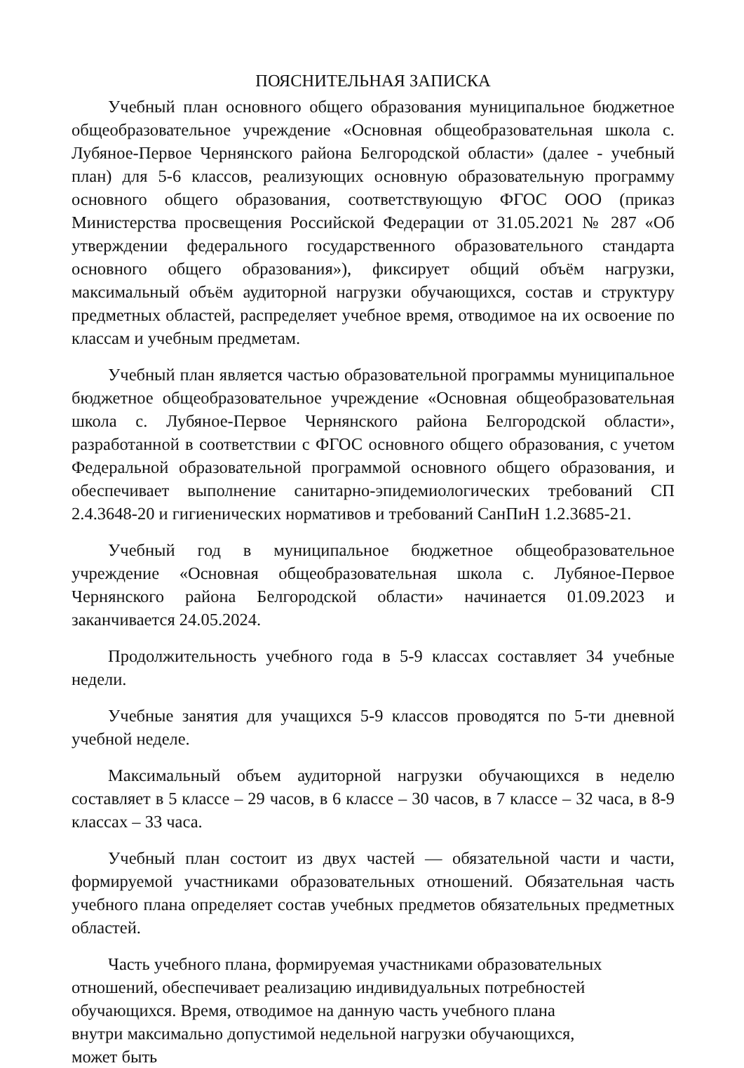ПОЯСНИТЕЛЬНАЯ ЗАПИСКА
Учебный план основного общего образования муниципальное бюджетное общеобразовательное учреждение «Основная общеобразовательная школа с. Лубяное-Первое Чернянского района Белгородской области» (далее - учебный план) для 5-6 классов, реализующих основную образовательную программу основного общего образования, соответствующую ФГОС ООО (приказ Министерства просвещения Российской Федерации от 31.05.2021 № 287 «Об утверждении федерального государственного образовательного стандарта основного общего образования»), фиксирует общий объём нагрузки, максимальный объём аудиторной нагрузки обучающихся, состав и структуру предметных областей, распределяет учебное время, отводимое на их освоение по классам и учебным предметам.
Учебный план является частью образовательной программы муниципальное бюджетное общеобразовательное учреждение «Основная общеобразовательная школа с. Лубяное-Первое Чернянского района Белгородской области», разработанной в соответствии с ФГОС основного общего образования, с учетом Федеральной образовательной программой основного общего образования, и обеспечивает выполнение санитарно-эпидемиологических требований СП 2.4.3648-20 и гигиенических нормативов и требований СанПиН 1.2.3685-21.
Учебный год в муниципальное бюджетное общеобразовательное учреждение «Основная общеобразовательная школа с. Лубяное-Первое Чернянского района Белгородской области» начинается 01.09.2023 и заканчивается 24.05.2024.
Продолжительность учебного года в 5-9 классах составляет 34 учебные недели.
Учебные занятия для учащихся 5-9 классов проводятся по 5-ти дневной учебной неделе.
Максимальный объем аудиторной нагрузки обучающихся в неделю составляет в 5 классе – 29 часов, в 6 классе – 30 часов, в 7 классе – 32 часа, в 8-9 классах – 33 часа.
Учебный план состоит из двух частей — обязательной части и части, формируемой участниками образовательных отношений. Обязательная часть учебного плана определяет состав учебных предметов обязательных предметных областей.
Часть учебного плана, формируемая участниками образовательных отношений, обеспечивает реализацию индивидуальных потребностей обучающихся. Время, отводимое на данную часть учебного плана внутри максимально допустимой недельной нагрузки обучающихся, может быть